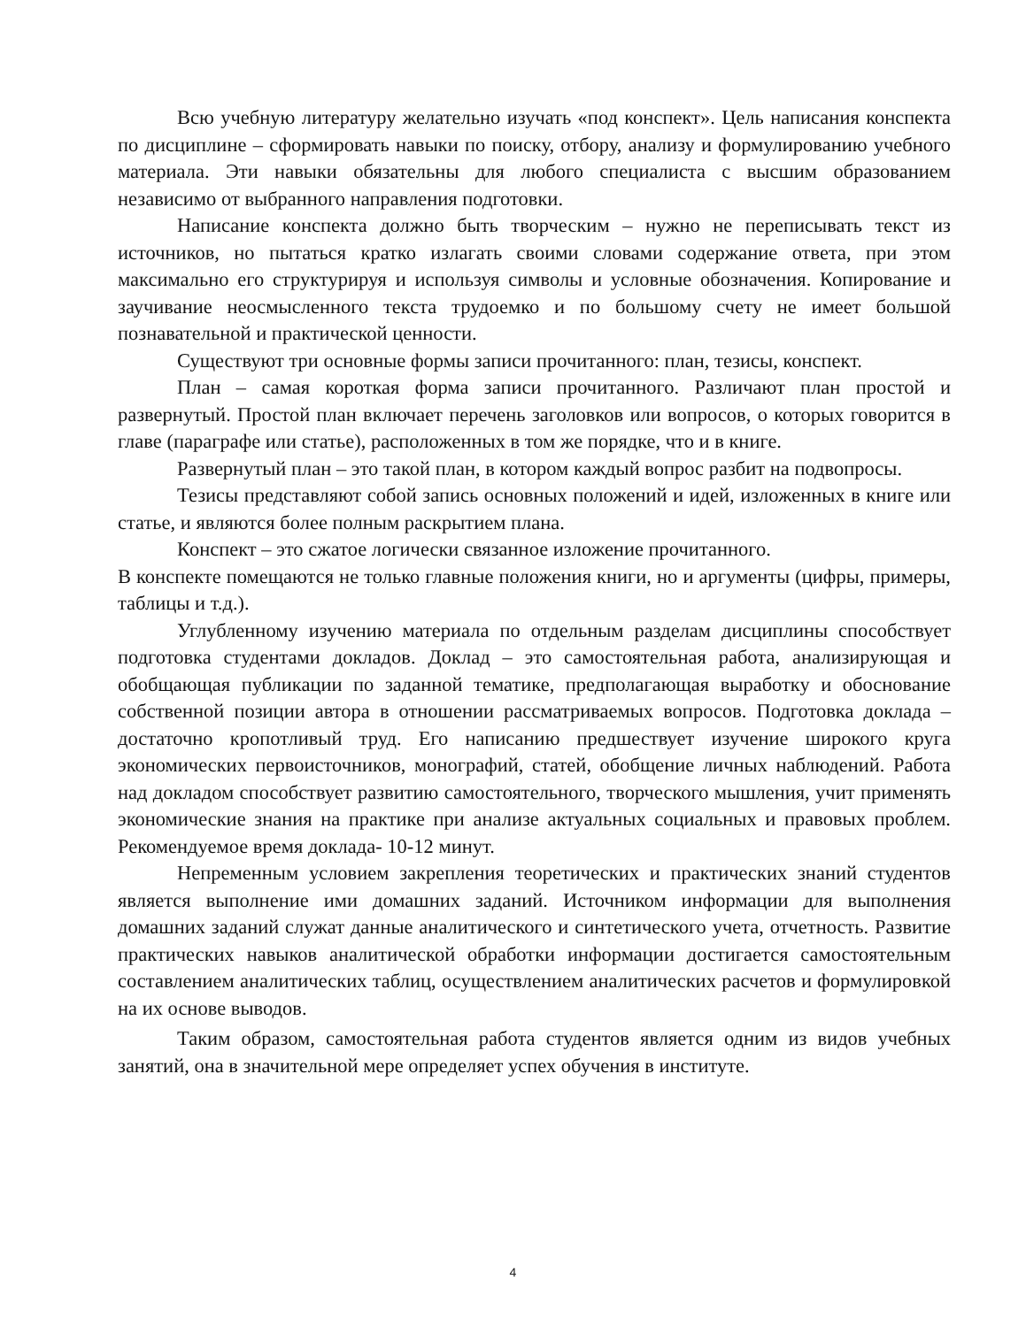Всю учебную литературу желательно изучать «под конспект». Цель написания конспекта по дисциплине – сформировать навыки по поиску, отбору, анализу и формулированию учебного материала. Эти навыки обязательны для любого специалиста с высшим образованием независимо от выбранного направления подготовки.
Написание конспекта должно быть творческим – нужно не переписывать текст из источников, но пытаться кратко излагать своими словами содержание ответа, при этом максимально его структурируя и используя символы и условные обозначения. Копирование и заучивание неосмысленного текста трудоемко и по большому счету не имеет большой познавательной и практической ценности.
Существуют три основные формы записи прочитанного: план, тезисы, конспект.
План – самая короткая форма записи прочитанного. Различают план простой и развернутый. Простой план включает перечень заголовков или вопросов, о которых говорится в главе (параграфе или статье), расположенных в том же порядке, что и в книге.
Развернутый план – это такой план, в котором каждый вопрос разбит на подвопросы.
Тезисы представляют собой запись основных положений и идей, изложенных в книге или статье, и являются более полным раскрытием плана.
Конспект – это сжатое логически связанное изложение прочитанного.
В конспекте помещаются не только главные положения книги, но и аргументы (цифры, примеры, таблицы и т.д.).
Углубленному изучению материала по отдельным разделам дисциплины способствует подготовка студентами докладов. Доклад – это самостоятельная работа, анализирующая и обобщающая публикации по заданной тематике, предполагающая выработку и обоснование собственной позиции автора в отношении рассматриваемых вопросов. Подготовка доклада – достаточно кропотливый труд. Его написанию предшествует изучение широкого круга экономических первоисточников, монографий, статей, обобщение личных наблюдений. Работа над докладом способствует развитию самостоятельного, творческого мышления, учит применять экономические знания на практике при анализе актуальных социальных и правовых проблем. Рекомендуемое время доклада- 10-12 минут.
Непременным условием закрепления теоретических и практических знаний студентов является выполнение ими домашних заданий. Источником информации для выполнения домашних заданий служат данные аналитического и синтетического учета, отчетность. Развитие практических навыков аналитической обработки информации достигается самостоятельным составлением аналитических таблиц, осуществлением аналитических расчетов и формулировкой на их основе выводов.
Таким образом, самостоятельная работа студентов является одним из видов учебных занятий, она в значительной мере определяет успех обучения в институте.
4